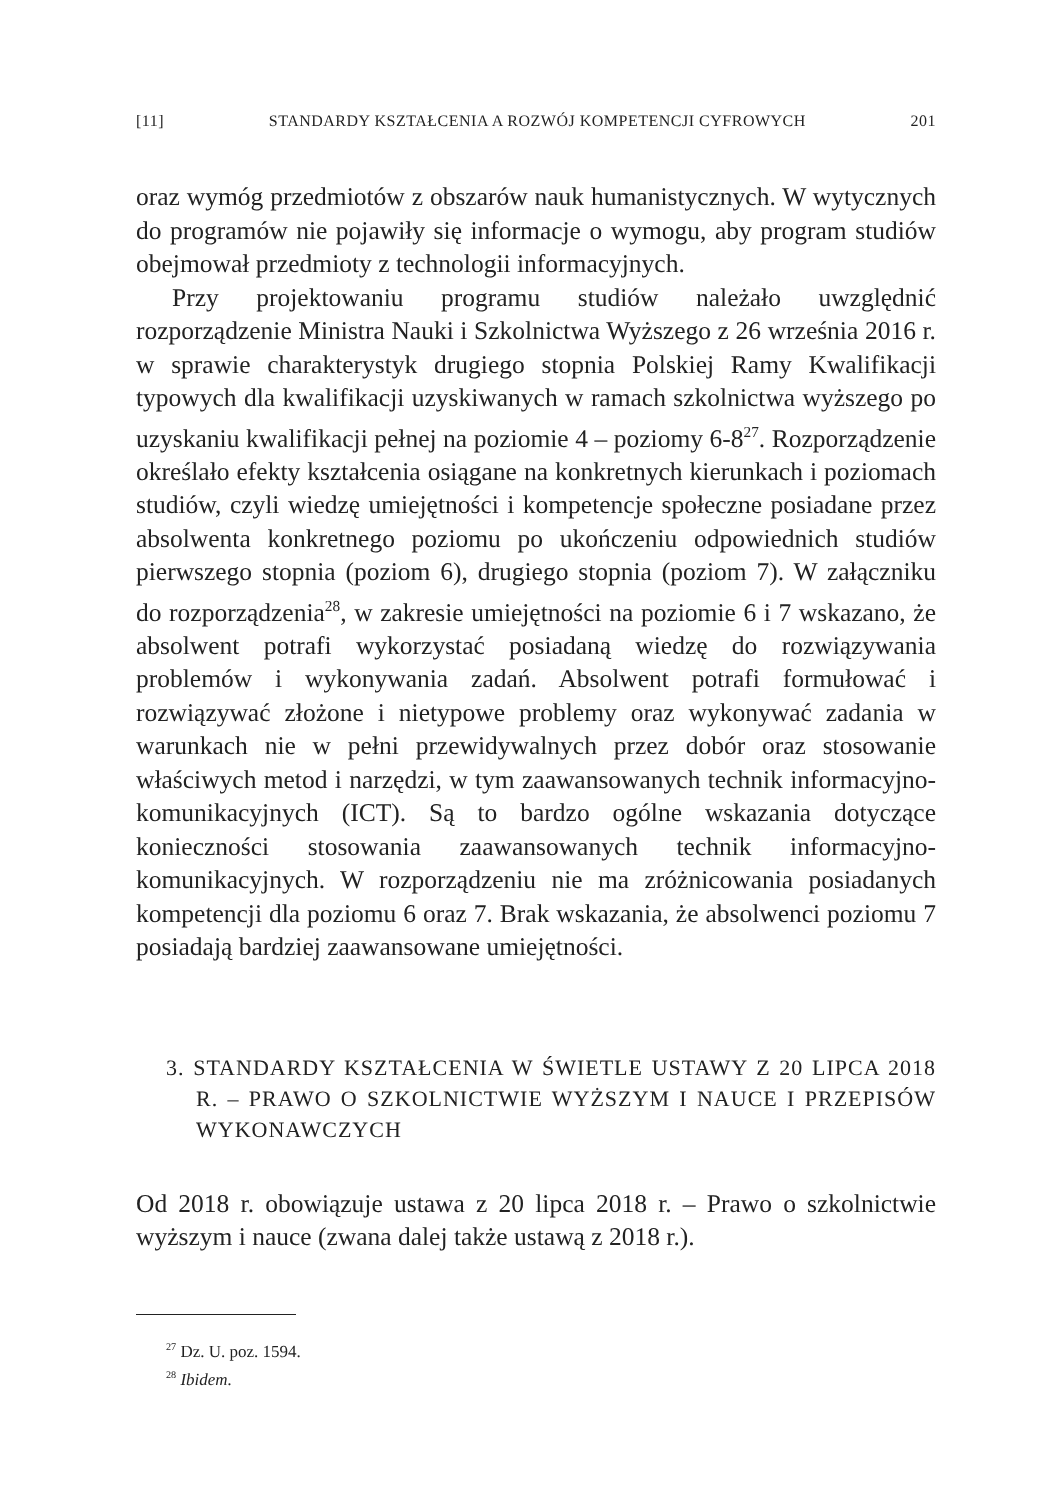[11] STANDARDY KSZTAŁCENIA A ROZWÓJ KOMPETENCJI CYFROWYCH 201
oraz wymóg przedmiotów z obszarów nauk humanistycznych. W wytycznych do programów nie pojawiły się informacje o wymogu, aby program studiów obejmował przedmioty z technologii informacyjnych.
Przy projektowaniu programu studiów należało uwzględnić rozporządzenie Ministra Nauki i Szkolnictwa Wyższego z 26 września 2016 r. w sprawie charakterystyk drugiego stopnia Polskiej Ramy Kwalifikacji typowych dla kwalifikacji uzyskiwanych w ramach szkolnictwa wyższego po uzyskaniu kwalifikacji pełnej na poziomie 4 – poziomy 6-8<sup>27</sup>. Rozporządzenie określało efekty kształcenia osiągane na konkretnych kierunkach i poziomach studiów, czyli wiedzę umiejętności i kompetencje społeczne posiadane przez absolwenta konkretnego poziomu po ukończeniu odpowiednich studiów pierwszego stopnia (poziom 6), drugiego stopnia (poziom 7). W załączniku do rozporządzenia<sup>28</sup>, w zakresie umiejętności na poziomie 6 i 7 wskazano, że absolwent potrafi wykorzystać posiadaną wiedzę do rozwiązywania problemów i wykonywania zadań. Absolwent potrafi formułować i rozwiązywać złożone i nietypowe problemy oraz wykonywać zadania w warunkach nie w pełni przewidywalnych przez dobór oraz stosowanie właściwych metod i narzędzi, w tym zaawansowanych technik informacyjno-komunikacyjnych (ICT). Są to bardzo ogólne wskazania dotyczące konieczności stosowania zaawansowanych technik informacyjno-komunikacyjnych. W rozporządzeniu nie ma zróżnicowania posiadanych kompetencji dla poziomu 6 oraz 7. Brak wskazania, że absolwenci poziomu 7 posiadają bardziej zaawansowane umiejętności.
3. STANDARDY KSZTAŁCENIA W ŚWIETLE USTAWY Z 20 LIPCA 2018 R. – PRAWO O SZKOLNICTWIE WYŻSZYM I NAUCE I PRZEPISÓW WYKONAWCZYCH
Od 2018 r. obowiązuje ustawa z 20 lipca 2018 r. – Prawo o szkolnictwie wyższym i nauce (zwana dalej także ustawą z 2018 r.).
<sup>27</sup> Dz. U. poz. 1594.
<sup>28</sup> Ibidem.